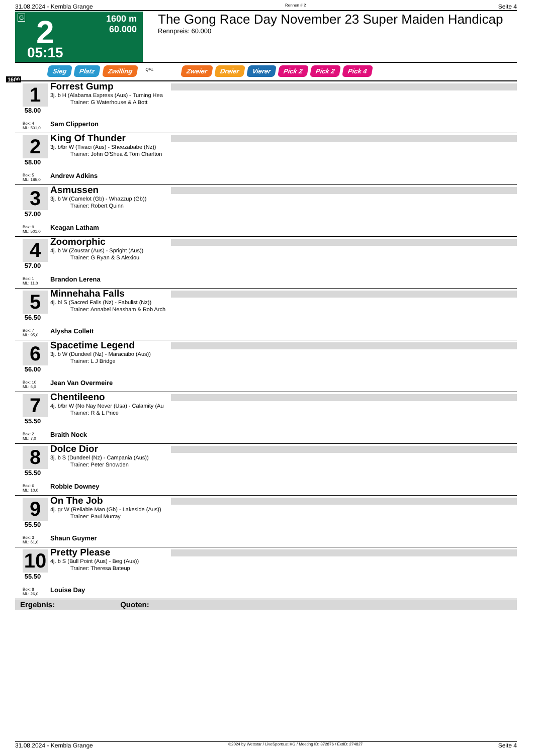31.08.2024 - Kembla Grange Rennen # 2 Seite 4
G 2
05:15
1600 m
60.000
The Gong Race Day November 23 Super Maiden Handicap
Rennpreis: 60.000
Sieg Platz Zwilling QPL Zweier Dreier Vierer Pick 2 Pick 2 Pick 4
1600
1
58.00
Box: 4
ML: 501,0
Forrest Gump
3j. b H (Alabama Express (Aus) - Turning Hea
Trainer: G Waterhouse & A Bott
Sam Clipperton
2
58.00
Box: 5
ML: 185,0
King Of Thunder
3j. b/br W (Tivaci (Aus) - Sheezababe (Nz))
Trainer: John O'Shea & Tom Charlton
Andrew Adkins
3
57.00
Box: 9
ML: 501,0
Asmussen
3j. b W (Camelot (Gb) - Whazzup (Gb))
Trainer: Robert Quinn
Keagan Latham
4
57.00
Box: 1
ML: 11,0
Zoomorphic
4j. b W (Zoustar (Aus) - Spright (Aus))
Trainer: G Ryan & S Alexiou
Brandon Lerena
5
56.50
Box: 7
ML: 95,0
Minnehaha Falls
4j. bl S (Sacred Falls (Nz) - Fabulist (Nz))
Trainer: Annabel Neasham & Rob Arch
Alysha Collett
6
56.00
Box: 10
ML: 6,0
Spacetime Legend
3j. b W (Dundeel (Nz) - Maracaibo (Aus))
Trainer: L J Bridge
Jean Van Overmeire
7
55.50
Box: 2
ML: 7,0
Chentileeno
4j. b/br W (No Nay Never (Usa) - Calamity (Au
Trainer: R & L Price
Braith Nock
8
55.50
Box: 6
ML: 10,0
Dolce Dior
3j. b S (Dundeel (Nz) - Campania (Aus))
Trainer: Peter Snowden
Robbie Downey
9
55.50
Box: 3
ML: 61,0
On The Job
4j. gr W (Reliable Man (Gb) - Lakeside (Aus))
Trainer: Paul Murray
Shaun Guymer
10
55.50
Box: 8
ML: 26,0
Pretty Please
4j. b S (Bull Point (Aus) - Beg (Aus))
Trainer: Theresa Bateup
Louise Day
Ergebnis: Quoten:
31.08.2024 - Kembla Grange ©2024 by Wettstar / LiveSports.at KG / Meeting ID: 372876 / ExtID: 274827 Seite 4